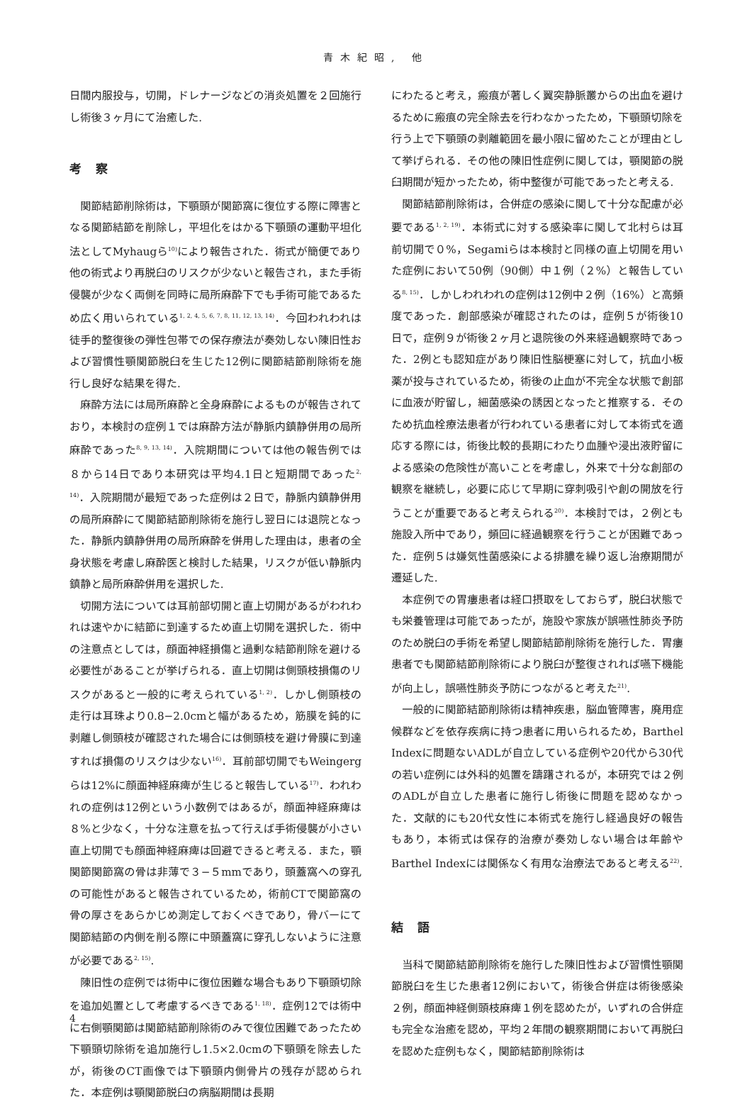青木紀昭, 他
日間内服投与，切開，ドレナージなどの消炎処置を２回施行し術後３ヶ月にて治癒した.
考察
関節結節削除術は，下顎頭が関節窩に復位する際に障害となる関節結節を削除し，平坦化をはかる下顎頭の運動平坦化法としてMyhaugら<sup>10)</sup>により報告された．術式が簡便であり他の術式より再脱臼のリスクが少ないと報告され，また手術侵襲が少なく両側を同時に局所麻酔下でも手術可能であるため広く用いられている<sup>1, 2, 4, 5, 6, 7, 8, 11, 12, 13, 14)</sup>．今回われわれは徒手的整復後の弾性包帯での保存療法が奏効しない陳旧性および習慣性顎関節脱臼を生じた12例に関節結節削除術を施行し良好な結果を得た.
麻酔方法には局所麻酔と全身麻酔によるものが報告されており，本検討の症例１では麻酔方法が静脈内鎮静併用の局所麻酔であった<sup>8, 9, 13, 14)</sup>．入院期間については他の報告例では８から14日であり本研究は平均4.1日と短期間であった<sup>2, 14)</sup>．入院期間が最短であった症例は２日で，静脈内鎮静併用の局所麻酔にて関節結節削除術を施行し翌日には退院となった．静脈内鎮静併用の局所麻酔を併用した理由は，患者の全身状態を考慮し麻酔医と検討した結果，リスクが低い静脈内鎮静と局所麻酔併用を選択した.
切開方法については耳前部切開と直上切開があるがわれわれは速やかに結節に到達するため直上切開を選択した．術中の注意点としては，顔面神経損傷と過剰な結節削除を避ける必要性があることが挙げられる．直上切開は側頭枝損傷のリスクがあると一般的に考えられている<sup>1, 2)</sup>．しかし側頭枝の走行は耳珠より0.8−2.0cmと幅があるため，筋膜を鈍的に剥離し側頭枝が確認された場合には側頭枝を避け骨膜に到達すれば損傷のリスクは少ない<sup>16)</sup>．耳前部切開でもWeingergらは12%に顔面神経麻痺が生じると報告している<sup>17)</sup>．われわれの症例は12例という小数例ではあるが，顔面神経麻痺は８%と少なく，十分な注意を払って行えば手術侵襲が小さい直上切開でも顔面神経麻痺は回避できると考える．また，顎関節関節窩の骨は非薄で３−５mmであり，頭蓋窩への穿孔の可能性があると報告されているため，術前CTで関節窩の骨の厚さをあらかじめ測定しておくべきであり，骨バーにて関節結節の内側を削る際に中頭蓋窩に穿孔しないように注意が必要である<sup>2, 15)</sup>.
陳旧性の症例では術中に復位困難な場合もあり下顎頭切除を追加処置として考慮するべきである<sup>1, 18)</sup>．症例12では術中に右側顎関節は関節結節削除術のみで復位困難であったため下顎頭切除術を追加施行し1.5×2.0cmの下顎頭を除去したが，術後のCT画像では下顎頭内側骨片の残存が認められた．本症例は顎関節脱臼の病脳期間は長期
にわたると考え，瘢痕が著しく翼突静脈叢からの出血を避けるために瘢痕の完全除去を行わなかったため，下顎頭切除を行う上で下顎頭の剥離範囲を最小限に留めたことが理由として挙げられる．その他の陳旧性症例に関しては，顎関節の脱臼期間が短かったため，術中整復が可能であったと考える.
関節結節削除術は，合併症の感染に関して十分な配慮が必要である<sup>1, 2, 19)</sup>．本術式に対する感染率に関して北村らは耳前切開で０%，Segamiらは本検討と同様の直上切開を用いた症例において50例（90側）中１例（２%）と報告している<sup>8, 15)</sup>．しかしわれわれの症例は12例中２例（16%）と高頻度であった．創部感染が確認されたのは，症例５が術後10日で，症例９が術後２ヶ月と退院後の外来経過観察時であった．2例とも認知症があり陳旧性脳梗塞に対して，抗血小板薬が投与されているため，術後の止血が不完全な状態で創部に血液が貯留し，細菌感染の誘因となったと推察する．そのため抗血栓療法患者が行われている患者に対して本術式を適応する際には，術後比較的長期にわたり血腫や浸出液貯留による感染の危険性が高いことを考慮し，外来で十分な創部の観察を継続し，必要に応じて早期に穿刺吸引や創の開放を行うことが重要であると考えられる<sup>20)</sup>．本検討では，２例とも施設入所中であり，頻回に経過観察を行うことが困難であった．症例５は嫌気性菌感染による排膿を繰り返し治療期間が遷延した.
本症例での胃瘻患者は経口摂取をしておらず，脱臼状態でも栄養管理は可能であったが，施設や家族が誤嚥性肺炎予防のため脱臼の手術を希望し関節結節削除術を施行した．胃瘻患者でも関節結節削除術により脱臼が整復されれば嚥下機能が向上し，誤嚥性肺炎予防につながると考えた<sup>21)</sup>.
一般的に関節結節削除術は精神疾患，脳血管障害，廃用症候群などを依存疾病に持つ患者に用いられるため，Barthel Indexに問題ないADLが自立している症例や20代から30代の若い症例には外科的処置を躊躇されるが，本研究では２例のADLが自立した患者に施行し術後に問題を認めなかった．文献的にも20代女性に本術式を施行し経過良好の報告もあり，本術式は保存的治療が奏効しない場合は年齢やBarthel Indexには関係なく有用な治療法であると考える<sup>22)</sup>.
結語
当科で関節結節削除術を施行した陳旧性および習慣性顎関節脱臼を生じた患者12例において，術後合併症は術後感染２例，顔面神経側頭枝麻痺１例を認めたが，いずれの合併症も完全な治癒を認め，平均２年間の観察期間において再脱臼を認めた症例もなく，関節結節削除術は
4